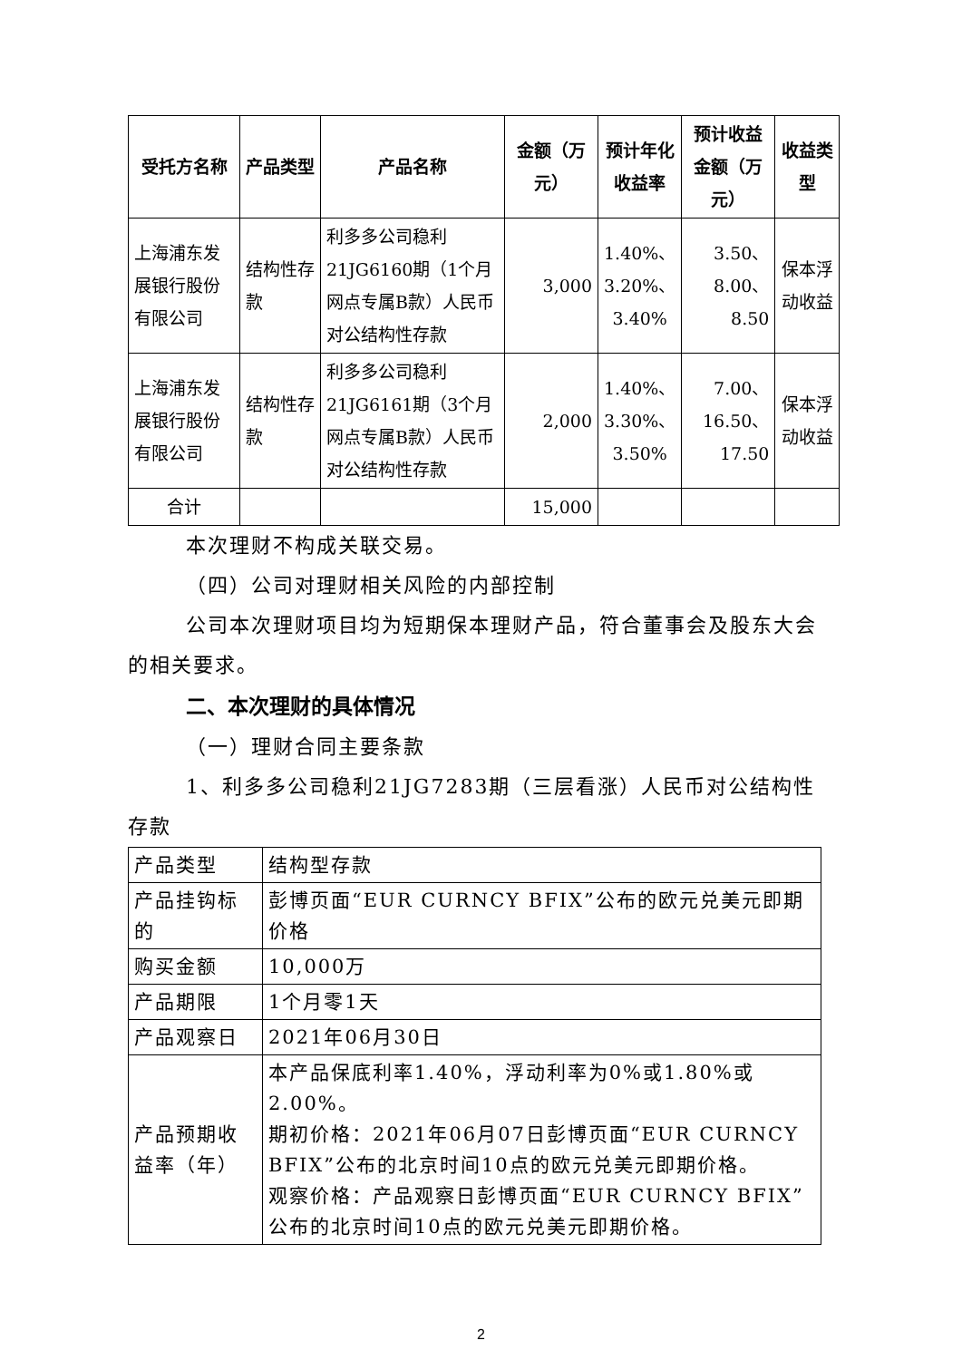| 受托方名称 | 产品类型 | 产品名称 | 金额（万元） | 预计年化收益率 | 预计收益金额（万元） | 收益类型 |
| --- | --- | --- | --- | --- | --- | --- |
| 上海浦东发展银行股份有限公司 | 结构性存款 | 利多多公司稳利21JG6160期（1个月网点专属B款）人民币对公结构性存款 | 3,000 | 1.40%、3.20%、3.40% | 3.50、8.00、8.50 | 保本浮动收益 |
| 上海浦东发展银行股份有限公司 | 结构性存款 | 利多多公司稳利21JG6161期（3个月网点专属B款）人民币对公结构性存款 | 2,000 | 1.40%、3.30%、3.50% | 7.00、16.50、17.50 | 保本浮动收益 |
| 合计 | | | 15,000 | | | |
本次理财不构成关联交易。
（四）公司对理财相关风险的内部控制
公司本次理财项目均为短期保本理财产品，符合董事会及股东大会的相关要求。
二、本次理财的具体情况
（一）理财合同主要条款
1、利多多公司稳利21JG7283期（三层看涨）人民币对公结构性存款
| 产品类型 | 结构型存款 |
| 产品挂钩标的 | 彭博页面“EUR CURNCY BFIX”公布的欧元兑美元即期价格 |
| 购买金额 | 10,000万 |
| 产品期限 | 1个月零1天 |
| 产品观察日 | 2021年06月30日 |
| 产品预期收益率（年） | 本产品保底利率1.40%，浮动利率为0%或1.80%或2.00%。 期初价格：2021年06月07日彭博页面“EUR CURNCY BFIX”公布的北京时间10点的欧元兑美元即期价格。 观察价格：产品观察日彭博页面“EUR CURNCY BFIX”公布的北京时间10点的欧元兑美元即期价格。 |
2